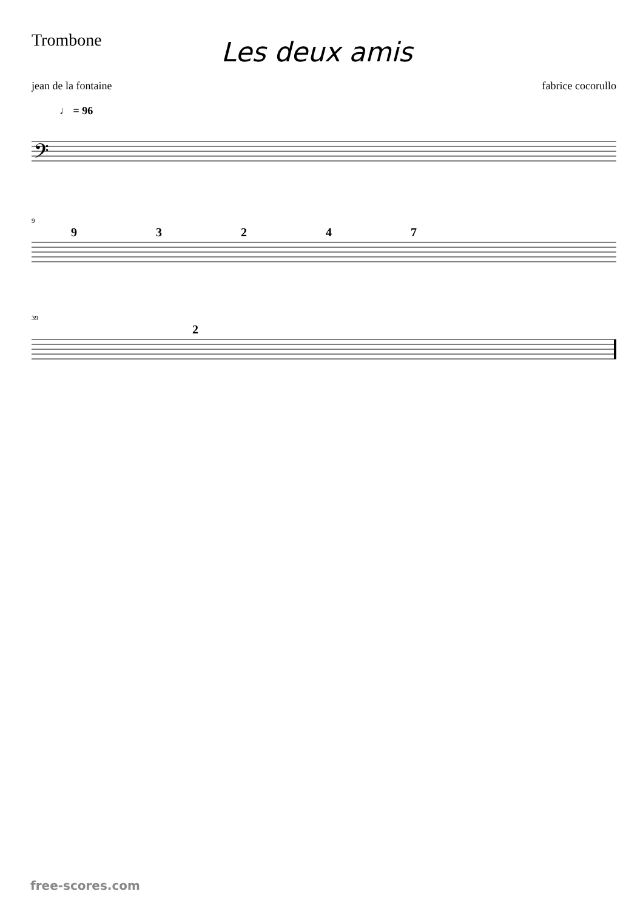Trombone
Les deux amis
jean de la fontaine fabrice cocorullo
♩ = 96
𝄢
9
9 3 2 4 7
39
2
free-scores.com